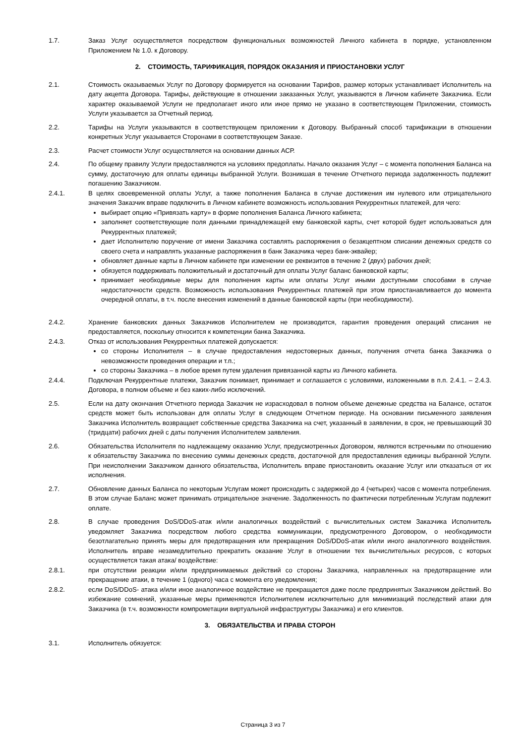1.7. Заказ Услуг осуществляется посредством функциональных возможностей Личного кабинета в порядке, установленном Приложением № 1.0. к Договору.
2. СТОИМОСТЬ, ТАРИФИКАЦИЯ, ПОРЯДОК ОКАЗАНИЯ И ПРИОСТАНОВКИ УСЛУГ
2.1. Стоимость оказываемых Услуг по Договору формируется на основании Тарифов, размер которых устанавливает Исполнитель на дату акцепта Договора. Тарифы, действующие в отношении заказанных Услуг, указываются в Личном кабинете Заказчика. Если характер оказываемой Услуги не предполагает иного или иное прямо не указано в соответствующем Приложении, стоимость Услуги указывается за Отчетный период.
2.2. Тарифы на Услуги указываются в соответствующем приложении к Договору. Выбранный способ тарификации в отношении конкретных Услуг указывается Сторонами в соответствующем Заказе.
2.3. Расчет стоимости Услуг осуществляется на основании данных АСР.
2.4. По общему правилу Услуги предоставляются на условиях предоплаты. Начало оказания Услуг – с момента пополнения Баланса на сумму, достаточную для оплаты единицы выбранной Услуги. Возникшая в течение Отчетного периода задолженность подлежит погашению Заказчиком.
2.4.1. В целях своевременной оплаты Услуг, а также пополнения Баланса в случае достижения им нулевого или отрицательного значения Заказчик вправе подключить в Личном кабинете возможность использования Рекуррентных платежей, для чего:
выбирает опцию «Привязать карту» в форме пополнения Баланса Личного кабинета;
заполняет соответствующие поля данными принадлежащей ему банковской карты, счет которой будет использоваться для Рекуррентных платежей;
дает Исполнителю поручение от имени Заказчика составлять распоряжения о безакцептном списании денежных средств со своего счета и направлять указанные распоряжения в банк Заказчика через банк-эквайер;
обновляет данные карты в Личном кабинете при изменении ее реквизитов в течение 2 (двух) рабочих дней;
обязуется поддерживать положительный и достаточный для оплаты Услуг баланс банковской карты;
принимает необходимые меры для пополнения карты или оплаты Услуг иными доступными способами в случае недостаточности средств. Возможность использования Рекуррентных платежей при этом приостанавливается до момента очередной оплаты, в т.ч. после внесения изменений в данные банковской карты (при необходимости).
2.4.2. Хранение банковских данных Заказчиков Исполнителем не производится, гарантия проведения операций списания не предоставляется, поскольку относится к компетенции банка Заказчика.
2.4.3. Отказ от использования Рекуррентных платежей допускается:
со стороны Исполнителя – в случае предоставления недостоверных данных, получения отчета банка Заказчика о невозможности проведения операции и т.п.;
со стороны Заказчика – в любое время путем удаления привязанной карты из Личного кабинета.
2.4.4. Подключая Рекуррентные платежи, Заказчик понимает, принимает и соглашается с условиями, изложенными в п.п. 2.4.1. – 2.4.3. Договора, в полном объеме и без каких-либо исключений.
2.5. Если на дату окончания Отчетного периода Заказчик не израсходовал в полном объеме денежные средства на Балансе, остаток средств может быть использован для оплаты Услуг в следующем Отчетном периоде. На основании письменного заявления Заказчика Исполнитель возвращает собственные средства Заказчика на счет, указанный в заявлении, в срок, не превышающий 30 (тридцати) рабочих дней с даты получения Исполнителем заявления.
2.6. Обязательства Исполнителя по надлежащему оказанию Услуг, предусмотренных Договором, являются встречными по отношению к обязательству Заказчика по внесению суммы денежных средств, достаточной для предоставления единицы выбранной Услуги. При неисполнении Заказчиком данного обязательства, Исполнитель вправе приостановить оказание Услуг или отказаться от их исполнения.
2.7. Обновление данных Баланса по некоторым Услугам может происходить с задержкой до 4 (четырех) часов с момента потребления. В этом случае Баланс может принимать отрицательное значение. Задолженность по фактически потребленным Услугам подлежит оплате.
2.8. В случае проведения DoS/DDoS-атак и/или аналогичных воздействий с вычислительных систем Заказчика Исполнитель уведомляет Заказчика посредством любого средства коммуникации, предусмотренного Договором, о необходимости безотлагательно принять меры для предотвращения или прекращения DoS/DDoS-атак и/или иного аналогичного воздействия. Исполнитель вправе незамедлительно прекратить оказание Услуг в отношении тех вычислительных ресурсов, с которых осуществляется такая атака/ воздействие:
2.8.1. при отсутствии реакции и/или предпринимаемых действий со стороны Заказчика, направленных на предотвращение или прекращение атаки, в течение 1 (одного) часа с момента его уведомления;
2.8.2. если DoS/DDoS- атака и/или иное аналогичное воздействие не прекращается даже после предпринятых Заказчиком действий. Во избежание сомнений, указанные меры применяются Исполнителем исключительно для минимизаций последствий атаки для Заказчика (в т.ч. возможности компрометации виртуальной инфраструктуры Заказчика) и его клиентов.
3. ОБЯЗАТЕЛЬСТВА И ПРАВА СТОРОН
3.1. Исполнитель обязуется:
Страница 3 из 7